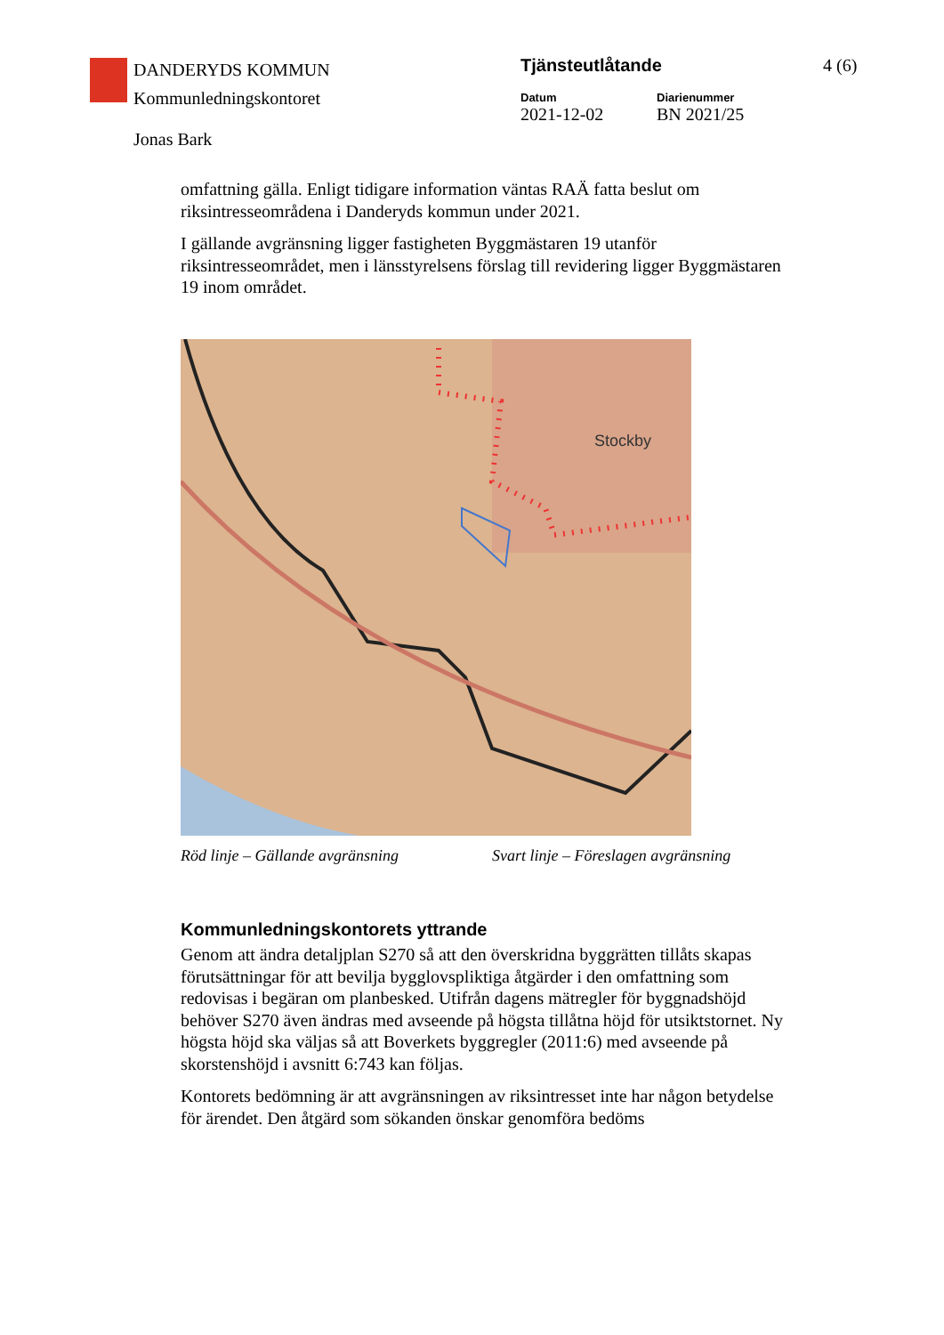DANDERYDS KOMMUN
Kommunledningskontoret
Tjänsteutlåtande 4 (6)
Datum
2021-12-02
Diarienummer
BN 2021/25
Jonas Bark
omfattning gälla. Enligt tidigare information väntas RAÄ fatta beslut om riksintresseområdena i Danderyds kommun under 2021.
I gällande avgränsning ligger fastigheten Byggmästaren 19 utanför riksintresseområdet, men i länsstyrelsens förslag till revidering ligger Byggmästaren 19 inom området.
Stockby
Röd linje – Gällande avgränsning Svart linje – Föreslagen avgränsning
Kommunledningskontorets yttrande
Genom att ändra detaljplan S270 så att den överskridna byggrätten tillåts skapas förutsättningar för att bevilja bygglovspliktiga åtgärder i den omfattning som redovisas i begäran om planbesked. Utifrån dagens mätregler för byggnadshöjd behöver S270 även ändras med avseende på högsta tillåtna höjd för utsiktstornet. Ny högsta höjd ska väljas så att Boverkets byggregler (2011:6) med avseende på skorstenshöjd i avsnitt 6:743 kan följas.
Kontorets bedömning är att avgränsningen av riksintresset inte har någon betydelse för ärendet. Den åtgärd som sökanden önskar genomföra bedöms